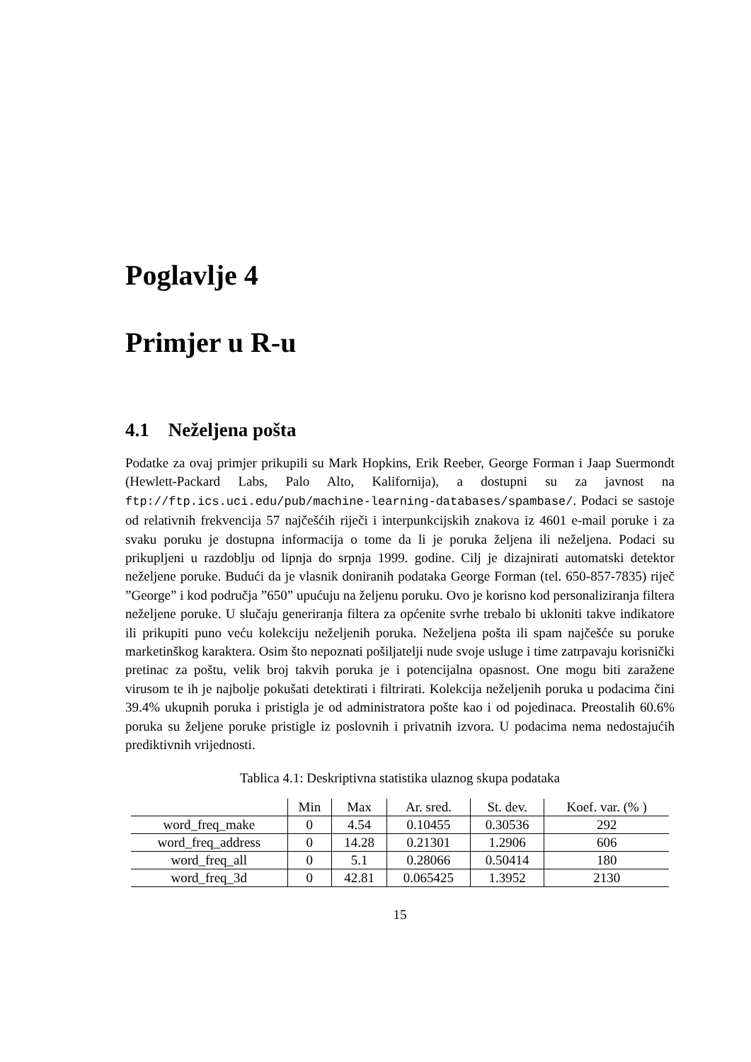Poglavlje 4
Primjer u R-u
4.1 Neželjena pošta
Podatke za ovaj primjer prikupili su Mark Hopkins, Erik Reeber, George Forman i Jaap Suermondt (Hewlett-Packard Labs, Palo Alto, Kalifornija), a dostupni su za javnost na ftp://ftp.ics.uci.edu/pub/machine-learning-databases/spambase/. Podaci se sastoje od relativnih frekvencija 57 najčešćih riječi i interpunkcijskih znakova iz 4601 e-mail poruke i za svaku poruku je dostupna informacija o tome da li je poruka željena ili neželjena. Podaci su prikupljeni u razdoblju od lipnja do srpnja 1999. godine. Cilj je dizajnirati automatski detektor neželjene poruke. Budući da je vlasnik doniranih podataka George Forman (tel. 650-857-7835) riječ ”George” i kod područja ”650” upućuju na željenu poruku. Ovo je korisno kod personaliziranja filtera neželjene poruke. U slučaju generiranja filtera za općenite svrhe trebalo bi ukloniti takve indikatore ili prikupiti puno veću kolekciju neželjenih poruka. Neželjena pošta ili spam najčešće su poruke marketinškog karaktera. Osim što nepoznati pošiljatelji nude svoje usluge i time zatrpavaju korisnički pretinac za poštu, velik broj takvih poruka je i potencijalna opasnost. One mogu biti zaražene virusom te ih je najbolje pokušati detektirati i filtrirati. Kolekcija neželjenih poruka u podacima čini 39.4% ukupnih poruka i pristigla je od administratora pošte kao i od pojedinaca. Preostalih 60.6% poruka su željene poruke pristigle iz poslovnih i privatnih izvora. U podacima nema nedostajućih prediktivnih vrijednosti.
Tablica 4.1: Deskriptivna statistika ulaznog skupa podataka
| | Min | Max | Ar. sred. | St. dev. | Koef. var. (% ) |
| --- | --- | --- | --- | --- | --- |
| word_freq_make | 0 | 4.54 | 0.10455 | 0.30536 | 292 |
| word_freq_address | 0 | 14.28 | 0.21301 | 1.2906 | 606 |
| word_freq_all | 0 | 5.1 | 0.28066 | 0.50414 | 180 |
| word_freq_3d | 0 | 42.81 | 0.065425 | 1.3952 | 2130 |
15